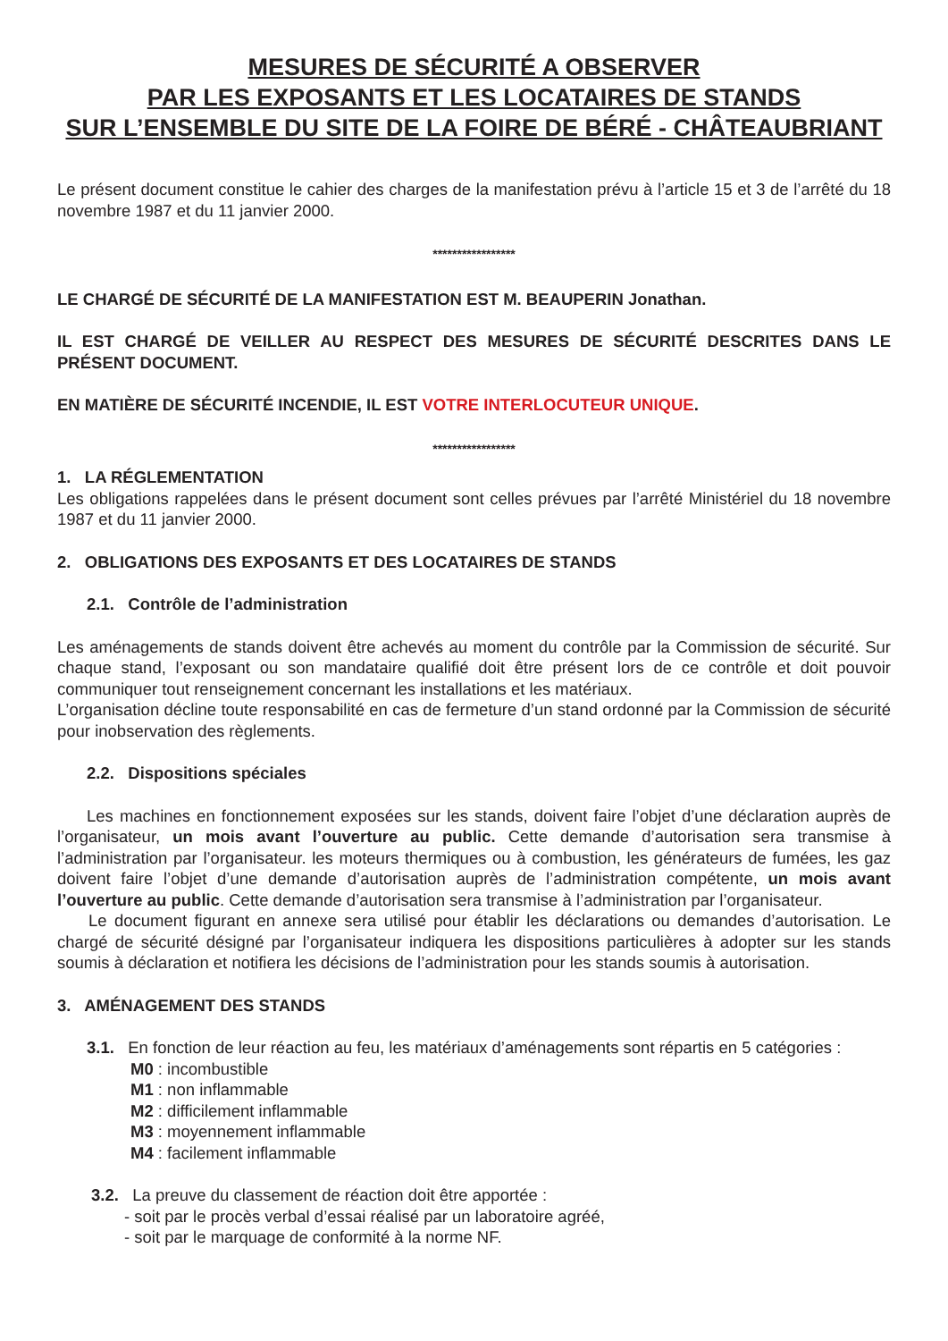MESURES DE SÉCURITÉ A OBSERVER
PAR LES EXPOSANTS ET LES LOCATAIRES DE STANDS
SUR L’ENSEMBLE DU SITE DE LA FOIRE DE BÉRÉ - CHÂTEAUBRIANT
Le présent document constitue le cahier des charges de la manifestation prévu à l’article 15 et 3 de l’arrêté du 18 novembre 1987 et du 11 janvier 2000.
*****************
LE CHARGÉ DE SÉCURITÉ DE LA MANIFESTATION EST M. BEAUPERIN Jonathan.
IL EST CHARGÉ DE VEILLER AU RESPECT DES MESURES DE SÉCURITÉ DESCRITES DANS LE PRÉSENT DOCUMENT.
EN MATIÈRE DE SÉCURITÉ INCENDIE, IL EST VOTRE INTERLOCUTEUR UNIQUE.
*****************
1. LA RÉGLEMENTATION
Les obligations rappelées dans le présent document sont celles prévues par l’arrêté Ministériel du 18 novembre 1987 et du 11 janvier 2000.
2. OBLIGATIONS DES EXPOSANTS ET DES LOCATAIRES DE STANDS
2.1. Contrôle de l’administration
Les aménagements de stands doivent être achevés au moment du contrôle par la Commission de sécurité. Sur chaque stand, l’exposant ou son mandataire qualifié doit être présent lors de ce contrôle et doit pouvoir communiquer tout renseignement concernant les installations et les matériaux.
L’organisation décline toute responsabilité en cas de fermeture d’un stand ordonné par la Commission de sécurité pour inobservation des règlements.
2.2. Dispositions spéciales
Les machines en fonctionnement exposées sur les stands, doivent faire l’objet d’une déclaration auprès de l’organisateur, un mois avant l’ouverture au public. Cette demande d’autorisation sera transmise à l’administration par l’organisateur. les moteurs thermiques ou à combustion, les générateurs de fumées, les gaz doivent faire l’objet d’une demande d’autorisation auprès de l’administration compétente, un mois avant l’ouverture au public. Cette demande d’autorisation sera transmise à l’administration par l’organisateur.
Le document figurant en annexe sera utilisé pour établir les déclarations ou demandes d’autorisation. Le chargé de sécurité désigné par l’organisateur indiquera les dispositions particulières à adopter sur les stands soumis à déclaration et notifiera les décisions de l’administration pour les stands soumis à autorisation.
3. AMÉNAGEMENT DES STANDS
3.1. En fonction de leur réaction au feu, les matériaux d’aménagements sont répartis en 5 catégories :
M0 : incombustible
M1 : non inflammable
M2 : difficilement inflammable
M3 : moyennement inflammable
M4 : facilement inflammable
3.2. La preuve du classement de réaction doit être apportée :
- soit par le procès verbal d’essai réalisé par un laboratoire agréé,
- soit par le marquage de conformité à la norme NF.